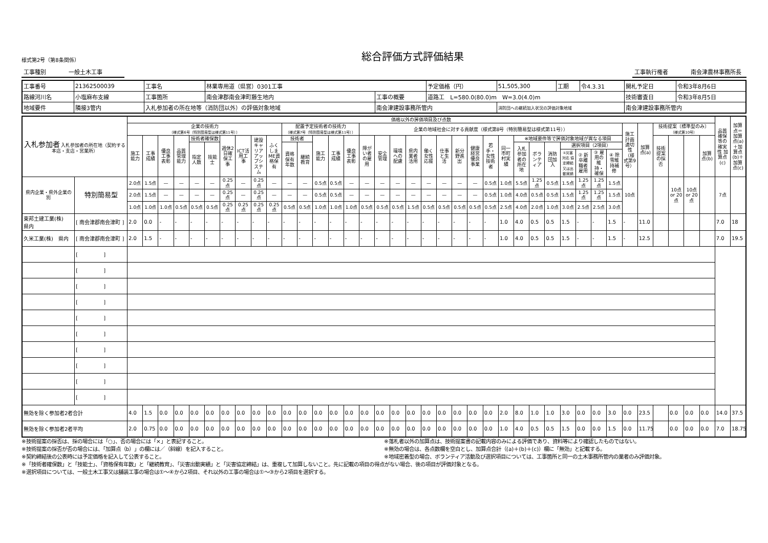様式第2号（第8条関係）
総合評価方式評価結果
工事種別　　　　一般土木工事　　　工事執行権者　　　　南会津農林事務所長
| 工事番号 | 21362500039 | 工事名 | 林業専用道（県営）0301工事 | | | 予定価格（円） | 51,505,300 | 工期 | 令4.3.31 | 開札予定日 | 令和3年8月6日 |
| 路線河川名 | 小塩麻布支線 | 工事箇所 | 南会津郡南会津町藤生地内 | 工事の概要 | 道路工 L=580.0(80.0)m W=3.0(4.0)m | | | | | 技術審査日 | 令和3年8月5日 |
| 地域要件 | 隣接3管内 | 入札参加者の所在地等（消防団以外）の評価対象地域 | | 南会津建設事務所管内 | | | 消防団への継続加入状況の評価対象地域 | | | 南会津建設事務所管内 | |
| 入札参加者 入札参加者の所在地（契約する本店・支店・営業所） | | 価格以外の評価項目及び点数 | | | | | | | | | | | | | | | | | | | | | | | | | | | | | | | | | | | | | | 品質確保等の確実性 加算点(c) | 加算点＝加算点(a)＋加算点(b)＋加算点(c) |
| --- | --- | --- | --- | --- | --- | --- | --- | --- | --- | --- | --- | --- | --- | --- | --- | --- | --- | --- | --- | --- | --- | --- | --- | --- | --- | --- | --- | --- | --- | --- | --- | --- | --- | --- | --- | --- | --- | --- | --- | --- | --- |
| | | 企業の技術力 （様式第6号（特別簡易型は様式第11号）） | | | | | | | | | | 配置予定技術者の技術力 （様式第7号（特別簡易型は様式第11号）） | | | | | 企業の地域社会に対する貢献度（様式第8号（特別簡易型は様式第11号）） | | | | | | | | | | | | | | | | | 施工計画適切性（様式第9号） | 加算点(a) | 技術提案〔標準型のみ〕 （様式第10号） | | | | | |
| | | 施工能力 | 工事成績 | 優良工事表彰 | 品質管理能力 | 技術者確保数 | | 週休2日確保工事 | ICT活用工事 | 建設キャリアアップシステム | ふくしまME資格保有 | 技術者 | | 施工能力 | 工事成績 | 優良工事表彰 | 障がい者の雇用 | 安全管理 | 環境への配慮 | 県内業者活用 | 働く女性応援 | 仕事と生活 | 新分野進出 | 健康経営優良事業 | 若手・女性技術者 | 同一市町村実績 | ※地域要件等で評価対象地域が異なる項目 | | | | | | | | | 技術提案の採否 | | | 加算点(b) | | |
| | | | | | | 指定人数 | 技能士 | | | | | 資格保有年数 | 継続教育 | | | | | | | | | | | | | | 入札参加者の所在地 | ボランティア | 消防団加入 | 選択項目（2項目） | | | | | | | | | | | |
| | | | | | | | | | | | | | | | | | | | | | | | | | | | | | | ①災害対応 協定締結又は出動実績 | ② 新卒離職者雇用 | ③ 雇用の維持・確保 | ④ 除雪維持補修 | | | | | | | | |
| 県内企業・県外企業の別 | 特別簡易型 | 2.0点 | 1.5点 | — | — | — | — | 0.25点 | — | 0.25点 | — | — | — | 0.5点 | 0.5点 | — | — | — | — | — | — | — | — | — | 0.5点 | 1.0点 | 5.5点 | 1.25点 | 0.5点 | 1.5点 | 1.25点 | 1.25点 | 1.5点 | 10点 | | | 10点 or 20点 | 10点 or 20点 | | 7点 | |
| | | 2.0点 | 1.5点 | — | — | — | — | 0.25点 | — | 0.25点 | — | — | — | 0.5点 | 0.5点 | — | — | — | — | — | — | — | — | — | 0.5点 | 1.0点 | 4.0点 | 0.5点 | 0.5点 | 1.5点 | 1.25点 | 1.25点 | 1.5点 | | | | | | | | |
| | | 1.0点 | 1.0点 | 1.0点 | 0.5点 | 0.5点 | 0.5点 | 0.25点 | 0.25点 | 0.25点 | 0.25点 | 0.5点 | 0.5点 | 1.0点 | 1.0点 | 1.0点 | 0.5点 | 0.5点 | 0.5点 | 1.5点 | 0.5点 | 0.5点 | 0.5点 | 0.5点 | 0.5点 | 2.5点 | 4.0点 | 2.0点 | 1.0点 | 3.0点 | 2.5点 | 2.5点 | 3.0点 | | | | | | | | |
| 東邦土建工業(株) 県内 | [ 南会津郡南会津町 ] | 2.0 | 0.0 | - | - | - | - | - | - | - | - | - | - | - | - | - | - | - | - | - | - | - | - | - | - | 1.0 | 4.0 | 0.5 | 0.5 | 1.5 | - | - | 1.5 | - | 11.0 | | | | | 7.0 | 18 |
| 久米工業(株) 県内 | [ 南会津郡南会津町 ] | 2.0 | 1.5 | - | - | - | - | - | - | - | - | - | - | - | - | - | - | - | - | - | - | - | - | - | - | 1.0 | 4.0 | 0.5 | 0.5 | 1.5 | - | - | 1.5 | - | 12.5 | | | | | 7.0 | 19.5 |
| | [ ] | | | | | | | | | | | | | | | | | | | | | | | | | | | | | | | | | | | | | | | | |
| | [ ] | | | | | | | | | | | | | | | | | | | | | | | | | | | | | | | | | | | | | | | | |
| | [ ] | | | | | | | | | | | | | | | | | | | | | | | | | | | | | | | | | | | | | | | | |
| | [ ] | | | | | | | | | | | | | | | | | | | | | | | | | | | | | | | | | | | | | | | | |
| | [ ] | | | | | | | | | | | | | | | | | | | | | | | | | | | | | | | | | | | | | | | | |
| | [ ] | | | | | | | | | | | | | | | | | | | | | | | | | | | | | | | | | | | | | | | | |
| | [ ] | | | | | | | | | | | | | | | | | | | | | | | | | | | | | | | | | | | | | | | | |
| | [ ] | | | | | | | | | | | | | | | | | | | | | | | | | | | | | | | | | | | | | | | | |
| | [ ] | | | | | | | | | | | | | | | | | | | | | | | | | | | | | | | | | | | | | | | | |
| | [ ] | | | | | | | | | | | | | | | | | | | | | | | | | | | | | | | | | | | | | | | | |
| 無効を除く参加者2者合計 | | 4.0 | 1.5 | 0.0 | 0.0 | 0.0 | 0.0 | 0.0 | 0.0 | 0.0 | 0.0 | 0.0 | 0.0 | 0.0 | 0.0 | 0.0 | 0.0 | 0.0 | 0.0 | 0.0 | 0.0 | 0.0 | 0.0 | 0.0 | 0.0 | 2.0 | 8.0 | 1.0 | 1.0 | 3.0 | 0.0 | 0.0 | 3.0 | 0.0 | 23.5 | | 0.0 | 0.0 | 0.0 | 14.0 | 37.5 |
| 無効を除く参加者2者平均 | | 2.0 | 0.75 | 0.0 | 0.0 | 0.0 | 0.0 | 0.0 | 0.0 | 0.0 | 0.0 | 0.0 | 0.0 | 0.0 | 0.0 | 0.0 | 0.0 | 0.0 | 0.0 | 0.0 | 0.0 | 0.0 | 0.0 | 0.0 | 0.0 | 1.0 | 4.0 | 0.5 | 0.5 | 1.5 | 0.0 | 0.0 | 1.5 | 0.0 | 11.75 | | 0.0 | 0.0 | 0.0 | 7.0 | 18.75 |
※技術提案の採否は、採の場合には「○」、否の場合には「×」と表記すること。
※技術提案の採否が否の場合には、「加算点（b）」の欄には／（斜線）を記入すること。
※契約締結後の公表時には予定価格を記入して公表すること。
※落札者以外の加算点は、技術提案書の記載内容のみによる評価であり、資料等により確認したものではない。
※無効の場合は、各点数欄を空白とし、加算点合計（(a)＋(b)＋(c)）欄に「無効」と記載する。
※地域密着型の場合、ボランティア活動及び選択項目については、工事箇所と同一の土木事務所管内の業者のみ評価対象。
※「技術者確保数」と「技能士」、「資格保有年数」と「継続教育」、「災害出動実績」と「災害協定締結」は、重複して加算しないこと。先に記載の項目の得点がない場合、後の項目が評価対象となる。
※選択項目については、一般土木工事又は舗装工事の場合は①～④から2項目、それ以外の工事の場合は①～③から2項目を選択する。